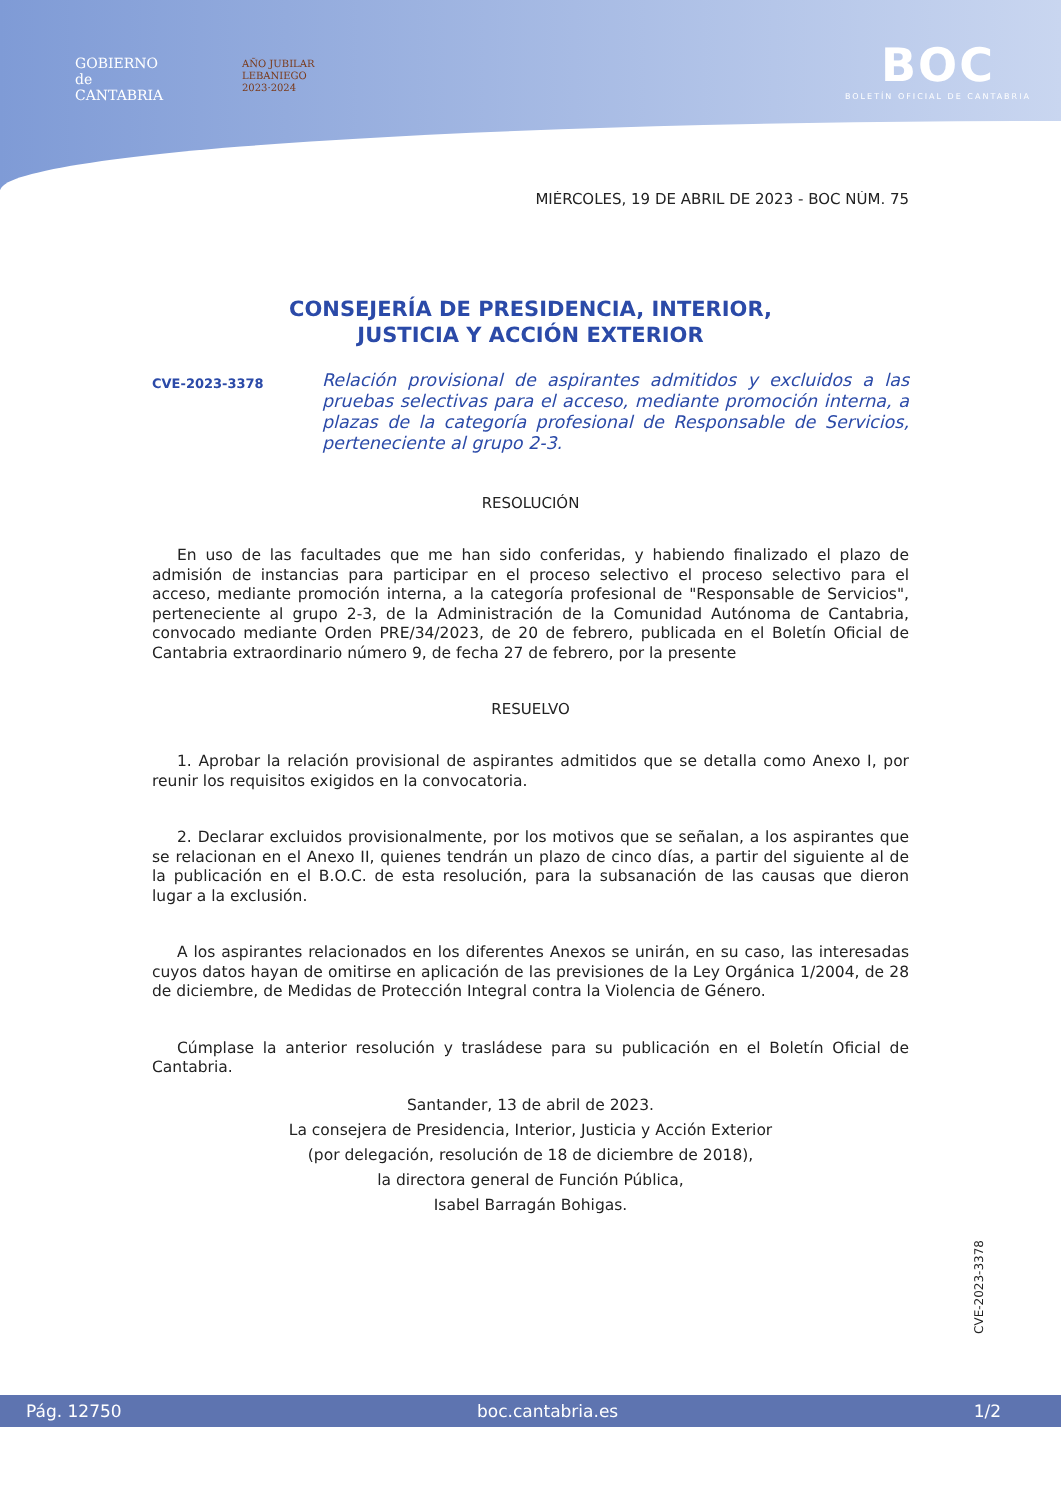GOBIERNO
de
CANTABRIA
AÑO JUBILAR
LEBANIEGO
2023·2024
BOC
BOLETÍN OFICIAL DE CANTABRIA
MIÉRCOLES, 19 DE ABRIL DE 2023 - BOC NÚM. 75
CONSEJERÍA DE PRESIDENCIA, INTERIOR,
JUSTICIA Y ACCIÓN EXTERIOR
CVE-2023-3378
Relación provisional de aspirantes admitidos y excluidos a las pruebas selectivas para el acceso, mediante promoción interna, a plazas de la categoría profesional de Responsable de Servicios, perteneciente al grupo 2-3.
RESOLUCIÓN
En uso de las facultades que me han sido conferidas, y habiendo finalizado el plazo de admisión de instancias para participar en el proceso selectivo el proceso selectivo para el acceso, mediante promoción interna, a la categoría profesional de "Responsable de Servicios", perteneciente al grupo 2-3, de la Administración de la Comunidad Autónoma de Cantabria, convocado mediante Orden PRE/34/2023, de 20 de febrero, publicada en el Boletín Oficial de Cantabria extraordinario número 9, de fecha 27 de febrero, por la presente
RESUELVO
1. Aprobar la relación provisional de aspirantes admitidos que se detalla como Anexo I, por reunir los requisitos exigidos en la convocatoria.
2. Declarar excluidos provisionalmente, por los motivos que se señalan, a los aspirantes que se relacionan en el Anexo II, quienes tendrán un plazo de cinco días, a partir del siguiente al de la publicación en el B.O.C. de esta resolución, para la subsanación de las causas que dieron lugar a la exclusión.
A los aspirantes relacionados en los diferentes Anexos se unirán, en su caso, las interesadas cuyos datos hayan de omitirse en aplicación de las previsiones de la Ley Orgánica 1/2004, de 28 de diciembre, de Medidas de Protección Integral contra la Violencia de Género.
Cúmplase la anterior resolución y trasládese para su publicación en el Boletín Oficial de Cantabria.
Santander, 13 de abril de 2023.
La consejera de Presidencia, Interior, Justicia y Acción Exterior
(por delegación, resolución de 18 de diciembre de 2018),
la directora general de Función Pública,
Isabel Barragán Bohigas.
CVE-2023-3378
Pág. 12750 boc.cantabria.es 1/2